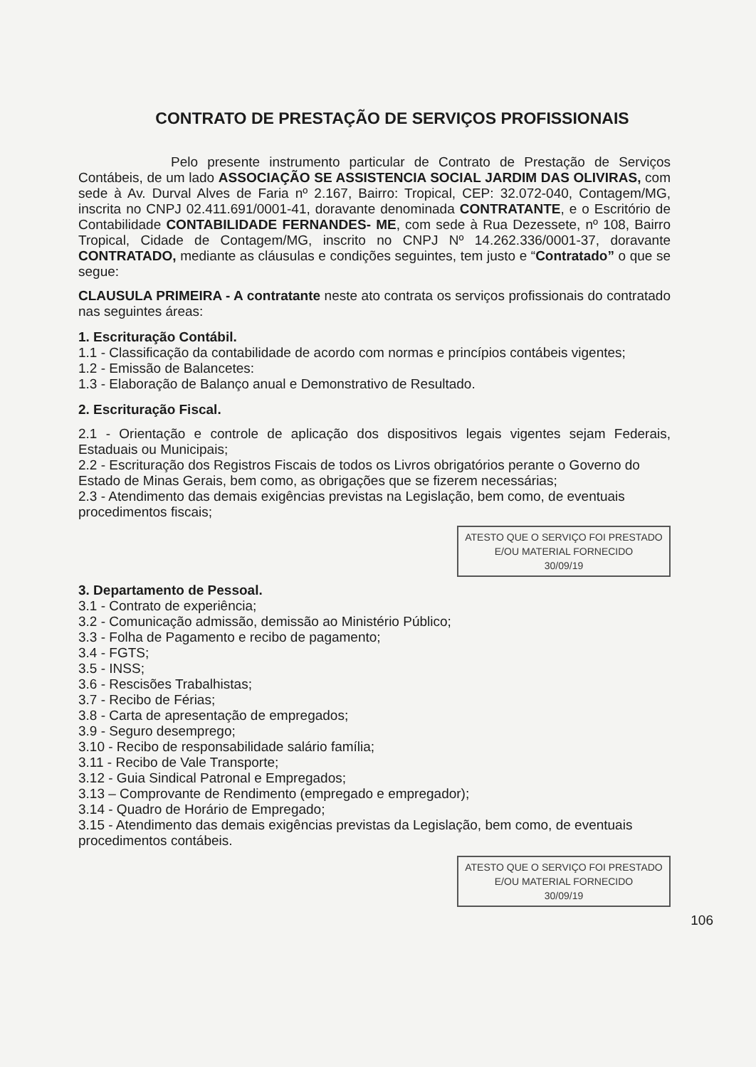CONTRATO DE PRESTAÇÃO DE SERVIÇOS PROFISSIONAIS
Pelo presente instrumento particular de Contrato de Prestação de Serviços Contábeis, de um lado ASSOCIAÇÃO SE ASSISTENCIA SOCIAL JARDIM DAS OLIVIRAS, com sede à Av. Durval Alves de Faria nº 2.167, Bairro: Tropical, CEP: 32.072-040, Contagem/MG, inscrita no CNPJ 02.411.691/0001-41, doravante denominada CONTRATANTE, e o Escritório de Contabilidade CONTABILIDADE FERNANDES- ME, com sede à Rua Dezessete, nº 108, Bairro Tropical, Cidade de Contagem/MG, inscrito no CNPJ Nº 14.262.336/0001-37, doravante CONTRATADO, mediante as cláusulas e condições seguintes, tem justo e “Contratado” o que se segue:
CLAUSULA PRIMEIRA - A contratante neste ato contrata os serviços profissionais do contratado nas seguintes áreas:
1. Escrituração Contábil.
1.1 - Classificação da contabilidade de acordo com normas e princípios contábeis vigentes;
1.2 - Emissão de Balancetes:
1.3 - Elaboração de Balanço anual e Demonstrativo de Resultado.
2. Escrituração Fiscal.
2.1 - Orientação e controle de aplicação dos dispositivos legais vigentes sejam Federais, Estaduais ou Municipais;
2.2 - Escrituração dos Registros Fiscais de todos os Livros obrigatórios perante o Governo do Estado de Minas Gerais, bem como, as obrigações que se fizerem necessárias;
2.3 - Atendimento das demais exigências previstas na Legislação, bem como, de eventuais procedimentos fiscais;
ATESTO QUE O SERVIÇO FOI PRESTADO
E/OU MATERIAL FORNECIDO
30/09/19
3. Departamento de Pessoal.
3.1 - Contrato de experiência;
3.2 - Comunicação admissão, demissão ao Ministério Público;
3.3 - Folha de Pagamento e recibo de pagamento;
3.4 - FGTS;
3.5 - INSS;
3.6 - Rescisões Trabalhistas;
3.7 - Recibo de Férias;
3.8 - Carta de apresentação de empregados;
3.9 - Seguro desemprego;
3.10 - Recibo de responsabilidade salário família;
3.11 - Recibo de Vale Transporte;
3.12 - Guia Sindical Patronal e Empregados;
3.13 – Comprovante de Rendimento (empregado e empregador);
3.14 - Quadro de Horário de Empregado;
3.15 - Atendimento das demais exigências previstas da Legislação, bem como, de eventuais procedimentos contábeis.
ATESTO QUE O SERVIÇO FOI PRESTADO
E/OU MATERIAL FORNECIDO
30/09/19
106